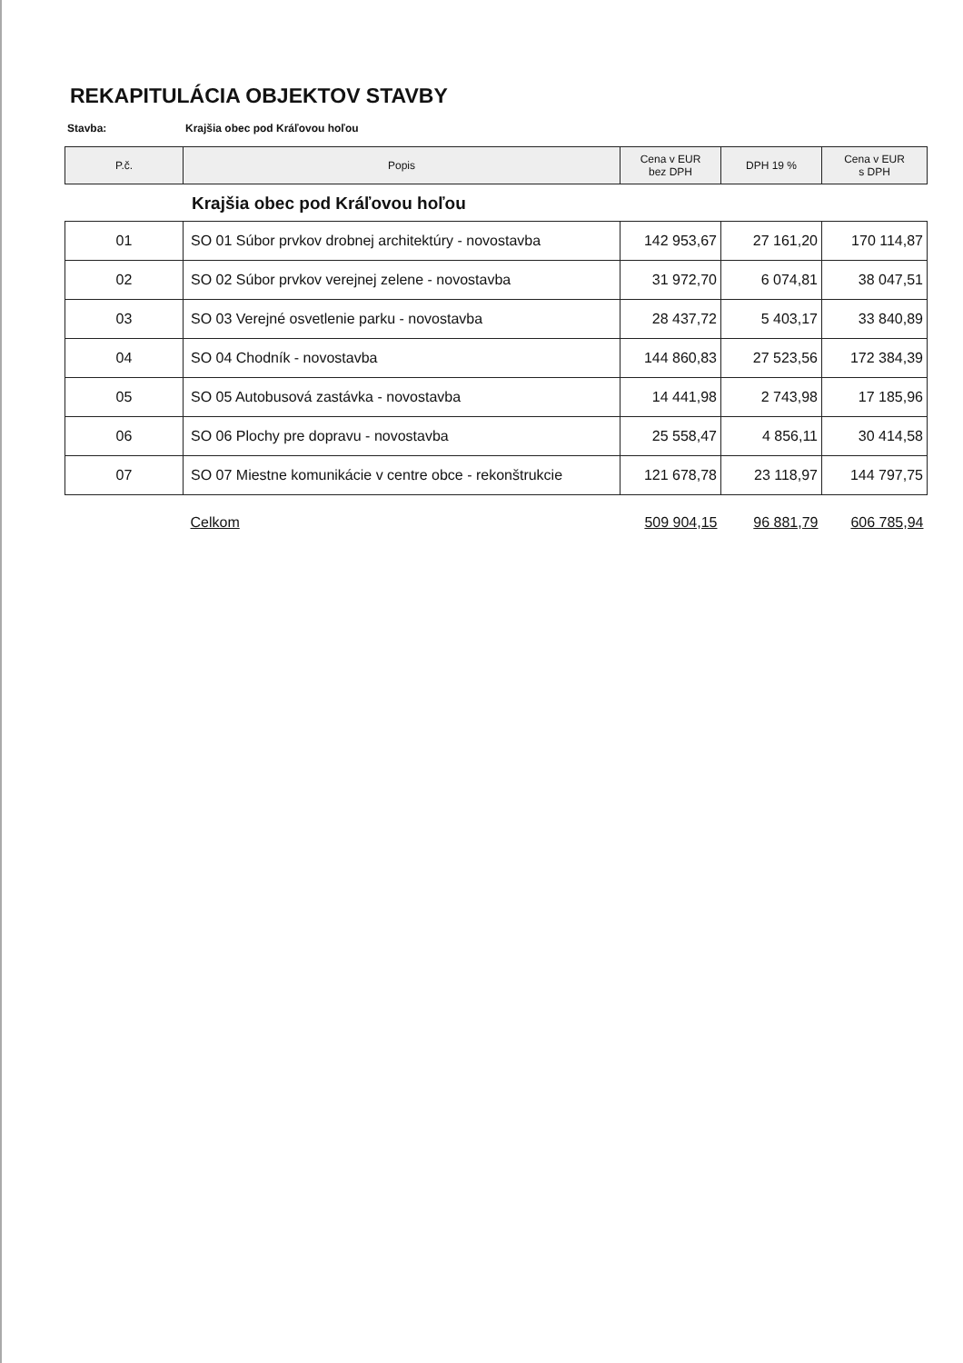REKAPITULÁCIA OBJEKTOV STAVBY
Stavba: Krajšia obec pod Kráľovou hoľou
| P.č. | Popis | Cena v EUR bez DPH | DPH 19 % | Cena v EUR s DPH |
| --- | --- | --- | --- | --- |
Krajšia obec pod Kráľovou hoľou
| 01 | SO 01 Súbor prvkov drobnej architektúry - novostavba | 142 953,67 | 27 161,20 | 170 114,87 |
| 02 | SO 02 Súbor prvkov verejnej zelene - novostavba | 31 972,70 | 6 074,81 | 38 047,51 |
| 03 | SO 03 Verejné osvetlenie parku - novostavba | 28 437,72 | 5 403,17 | 33 840,89 |
| 04 | SO 04 Chodník - novostavba | 144 860,83 | 27 523,56 | 172 384,39 |
| 05 | SO 05 Autobusová zastávka - novostavba | 14 441,98 | 2 743,98 | 17 185,96 |
| 06 | SO 06 Plochy pre dopravu - novostavba | 25 558,47 | 4 856,11 | 30 414,58 |
| 07 | SO 07 Miestne komunikácie v centre obce - rekonštrukcie | 121 678,78 | 23 118,97 | 144 797,75 |
| | Celkom | 509 904,15 | 96 881,79 | 606 785,94 |